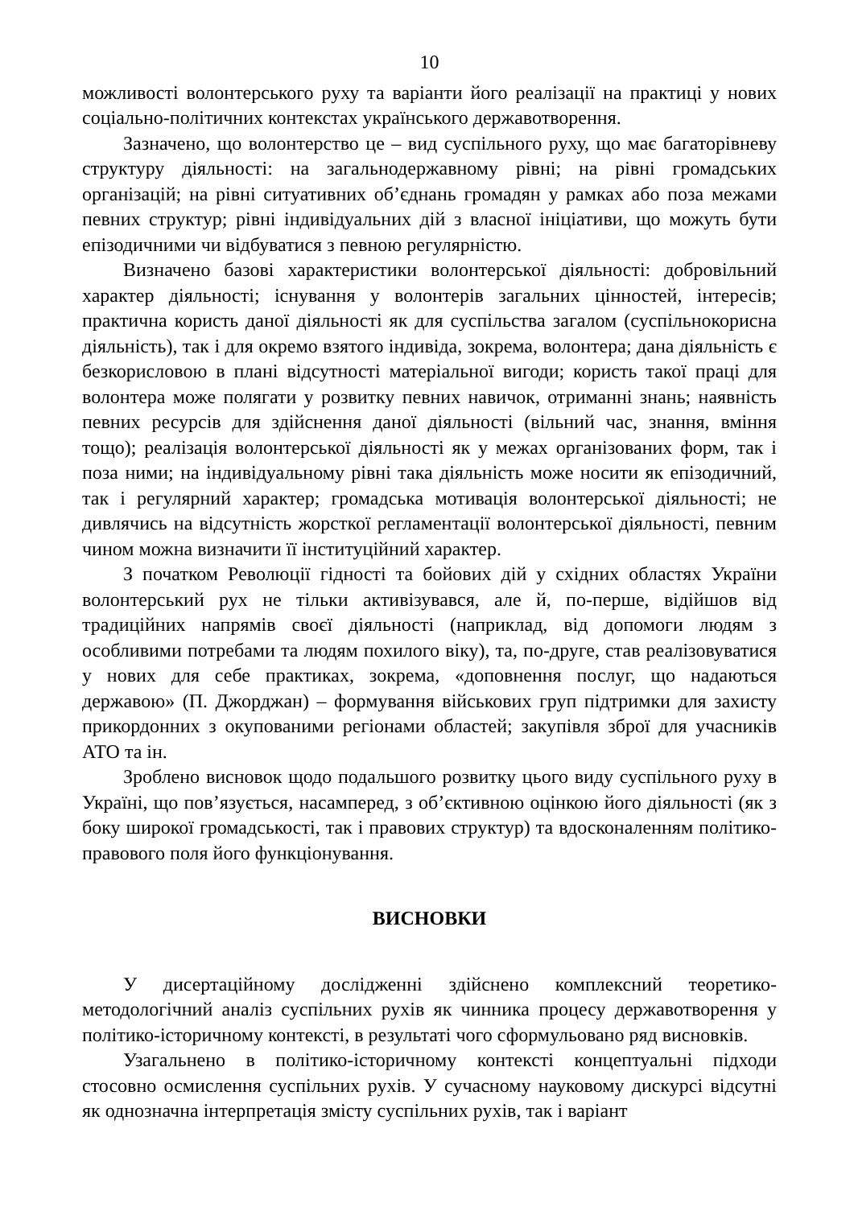10
можливості волонтерського руху та варіанти його реалізації на практиці у нових соціально-політичних контекстах українського державотворення.
Зазначено, що волонтерство це – вид суспільного руху, що має багаторівневу структуру діяльності: на загальнодержавному рівні; на рівні громадських організацій; на рівні ситуативних об’єднань громадян у рамках або поза межами певних структур; рівні індивідуальних дій з власної ініціативи, що можуть бути епізодичними чи відбуватися з певною регулярністю.
Визначено базові характеристики волонтерської діяльності: добровільний характер діяльності; існування у волонтерів загальних цінностей, інтересів; практична користь даної діяльності як для суспільства загалом (суспільнокорисна діяльність), так і для окремо взятого індивіда, зокрема, волонтера; дана діяльність є безкорисловою в плані відсутності матеріальної вигоди; користь такої праці для волонтера може полягати у розвитку певних навичок, отриманні знань; наявність певних ресурсів для здійснення даної діяльності (вільний час, знання, вміння тощо); реалізація волонтерської діяльності як у межах організованих форм, так і поза ними; на індивідуальному рівні така діяльність може носити як епізодичний, так і регулярний характер; громадська мотивація волонтерської діяльності; не дивлячись на відсутність жорсткої регламентації волонтерської діяльності, певним чином можна визначити її інституційний характер.
З початком Революції гідності та бойових дій у східних областях України волонтерський рух не тільки активізувався, але й, по-перше, відійшов від традиційних напрямів своєї діяльності (наприклад, від допомоги людям з особливими потребами та людям похилого віку), та, по-друге, став реалізовуватися у нових для себе практиках, зокрема, «доповнення послуг, що надаються державою» (П. Джорджан) – формування військових груп підтримки для захисту прикордонних з окупованими регіонами областей; закупівля зброї для учасників АТО та ін.
Зроблено висновок щодо подальшого розвитку цього виду суспільного руху в Україні, що пов’язується, насамперед, з об’єктивною оцінкою його діяльності (як з боку широкої громадськості, так і правових структур) та вдосконаленням політико-правового поля його функціонування.
ВИСНОВКИ
У дисертаційному дослідженні здійснено комплексний теоретико-методологічний аналіз суспільних рухів як чинника процесу державотворення у політико-історичному контексті, в результаті чого сформульовано ряд висновків.
Узагальнено в політико-історичному контексті концептуальні підходи стосовно осмислення суспільних рухів. У сучасному науковому дискурсі відсутні як однозначна інтерпретація змісту суспільних рухів, так і варіант